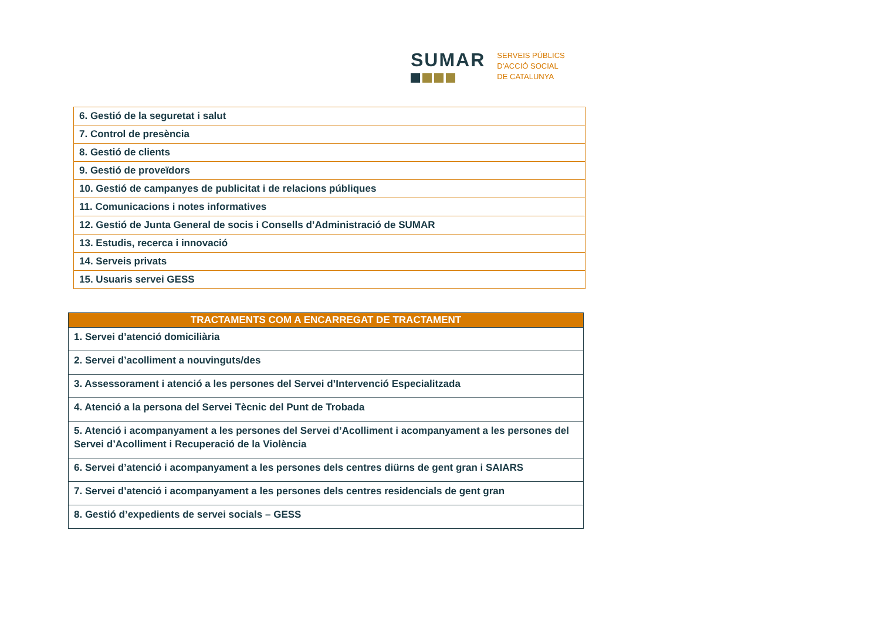SUMAR
SERVEIS PÚBLICS
D'ACCIÓ SOCIAL
DE CATALUNYA
| 6. Gestió de la seguretat i salut |
| 7. Control de presència |
| 8. Gestió de clients |
| 9. Gestió de proveïdors |
| 10. Gestió de campanyes de publicitat i de relacions públiques |
| 11. Comunicacions i notes informatives |
| 12. Gestió de Junta General de socis i Consells d’Administració de SUMAR |
| 13. Estudis, recerca i innovació |
| 14. Serveis privats |
| 15. Usuaris servei GESS |
| TRACTAMENTS COM A ENCARREGAT DE TRACTAMENT |
| --- |
| 1. Servei d’atenció domiciliària |
| 2. Servei d’acolliment a nouvinguts/des |
| 3. Assessorament i atenció a les persones del Servei d’Intervenció Especialitzada |
| 4. Atenció a la persona del Servei Tècnic del Punt de Trobada |
| 5. Atenció i acompanyament a les persones del Servei d’Acolliment i acompanyament a les persones del Servei d’Acolliment i Recuperació de la Violència |
| 6. Servei d’atenció i acompanyament a les persones dels centres diürns de gent gran i SAIARS |
| 7. Servei d’atenció i acompanyament a les persones dels centres residencials de gent gran |
| 8. Gestió d’expedients de servei socials – GESS |